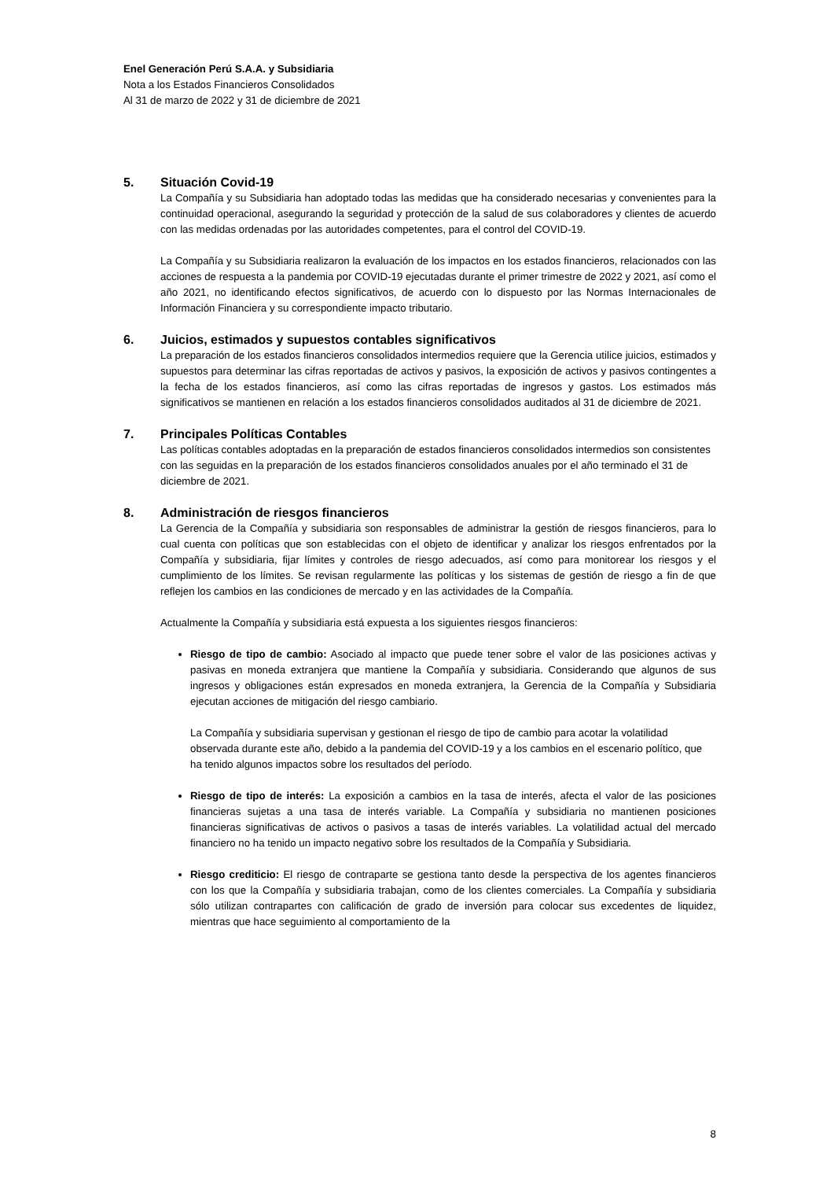Enel Generación Perú S.A.A. y Subsidiaria
Nota a los Estados Financieros Consolidados
Al 31 de marzo de 2022 y 31 de diciembre de 2021
5. Situación Covid-19
La Compañía y su Subsidiaria han adoptado todas las medidas que ha considerado necesarias y convenientes para la continuidad operacional, asegurando la seguridad y protección de la salud de sus colaboradores y clientes de acuerdo con las medidas ordenadas por las autoridades competentes, para el control del COVID-19.
La Compañía y su Subsidiaria realizaron la evaluación de los impactos en los estados financieros, relacionados con las acciones de respuesta a la pandemia por COVID-19 ejecutadas durante el primer trimestre de 2022 y 2021, así como el año 2021, no identificando efectos significativos, de acuerdo con lo dispuesto por las Normas Internacionales de Información Financiera y su correspondiente impacto tributario.
6. Juicios, estimados y supuestos contables significativos
La preparación de los estados financieros consolidados intermedios requiere que la Gerencia utilice juicios, estimados y supuestos para determinar las cifras reportadas de activos y pasivos, la exposición de activos y pasivos contingentes a la fecha de los estados financieros, así como las cifras reportadas de ingresos y gastos. Los estimados más significativos se mantienen en relación a los estados financieros consolidados auditados al 31 de diciembre de 2021.
7. Principales Políticas Contables
Las políticas contables adoptadas en la preparación de estados financieros consolidados intermedios son consistentes con las seguidas en la preparación de los estados financieros consolidados anuales por el año terminado el 31 de diciembre de 2021.
8. Administración de riesgos financieros
La Gerencia de la Compañía y subsidiaria son responsables de administrar la gestión de riesgos financieros, para lo cual cuenta con políticas que son establecidas con el objeto de identificar y analizar los riesgos enfrentados por la Compañía y subsidiaria, fijar límites y controles de riesgo adecuados, así como para monitorear los riesgos y el cumplimiento de los límites. Se revisan regularmente las políticas y los sistemas de gestión de riesgo a fin de que reflejen los cambios en las condiciones de mercado y en las actividades de la Compañía.
Actualmente la Compañía y subsidiaria está expuesta a los siguientes riesgos financieros:
Riesgo de tipo de cambio: Asociado al impacto que puede tener sobre el valor de las posiciones activas y pasivas en moneda extranjera que mantiene la Compañía y subsidiaria. Considerando que algunos de sus ingresos y obligaciones están expresados en moneda extranjera, la Gerencia de la Compañía y Subsidiaria ejecutan acciones de mitigación del riesgo cambiario.
La Compañía y subsidiaria supervisan y gestionan el riesgo de tipo de cambio para acotar la volatilidad observada durante este año, debido a la pandemia del COVID-19 y a los cambios en el escenario político, que ha tenido algunos impactos sobre los resultados del período.
Riesgo de tipo de interés: La exposición a cambios en la tasa de interés, afecta el valor de las posiciones financieras sujetas a una tasa de interés variable. La Compañía y subsidiaria no mantienen posiciones financieras significativas de activos o pasivos a tasas de interés variables. La volatilidad actual del mercado financiero no ha tenido un impacto negativo sobre los resultados de la Compañía y Subsidiaria.
Riesgo crediticio: El riesgo de contraparte se gestiona tanto desde la perspectiva de los agentes financieros con los que la Compañía y subsidiaria trabajan, como de los clientes comerciales. La Compañía y subsidiaria sólo utilizan contrapartes con calificación de grado de inversión para colocar sus excedentes de liquidez, mientras que hace seguimiento al comportamiento de la
8